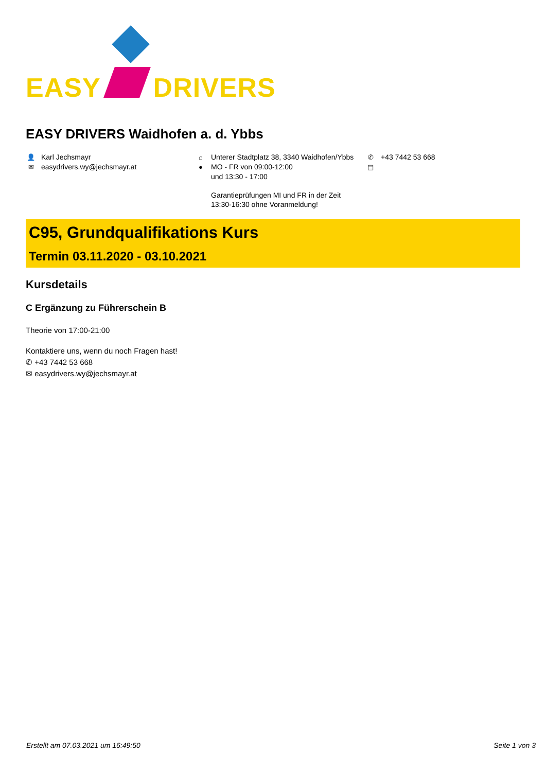EASY
DRIVERS
EASY DRIVERS Waidhofen a. d. Ybbs
👤 Karl Jechsmayr
✉ easydrivers.wy@jechsmayr.at
⌂ Unterer Stadtplatz 38, 3340 Waidhofen/Ybbs
● MO - FR von 09:00-12:00
und 13:30 - 17:00
Garantieprüfungen MI und FR in der Zeit
13:30-16:30 ohne Voranmeldung!
✆ +43 7442 53 668
▤
C95, Grundqualifikations Kurs
Termin 03.11.2020 - 03.10.2021
Kursdetails
C Ergänzung zu Führerschein B
Theorie von 17:00-21:00
Kontaktiere uns, wenn du noch Fragen hast!
✆ +43 7442 53 668
✉ easydrivers.wy@jechsmayr.at
Erstellt am 07.03.2021 um 16:49:50 Seite 1 von 3